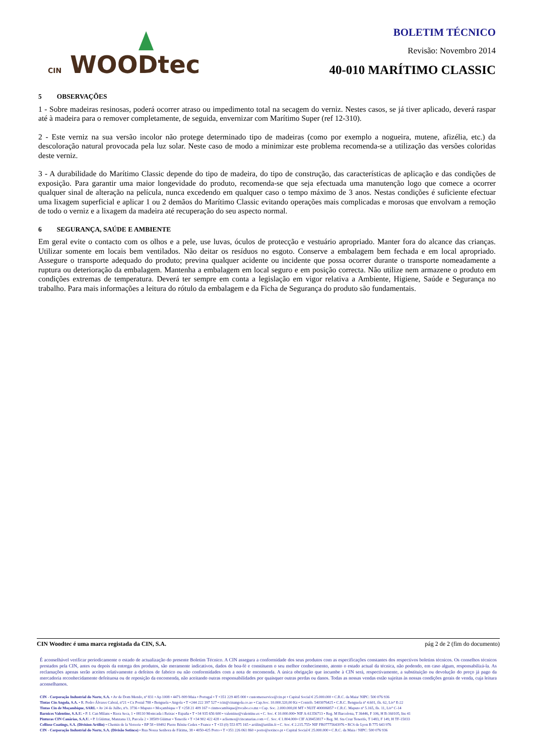CIN WOODtec
BOLETIM TÉCNICO
Revisão: Novembro 2014
40-010 MARÍTIMO CLASSIC
5 OBSERVAÇÕES
1 - Sobre madeiras resinosas, poderá ocorrer atraso ou impedimento total na secagem do verniz. Nestes casos, se já tiver aplicado, deverá raspar até à madeira para o remover completamente, de seguida, envernizar com Marítimo Super (ref 12-310).
2 - Este verniz na sua versão incolor não protege determinado tipo de madeiras (como por exemplo a nogueira, mutene, afizélia, etc.) da descoloração natural provocada pela luz solar. Neste caso de modo a minimizar este problema recomenda-se a utilização das versões coloridas deste verniz.
3 - A durabilidade do Marítimo Classic depende do tipo de madeira, do tipo de construção, das características de aplicação e das condições de exposição. Para garantir uma maior longevidade do produto, recomenda-se que seja efectuada uma manutenção logo que comece a ocorrer qualquer sinal de alteração na película, nunca excedendo em qualquer caso o tempo máximo de 3 anos. Nestas condições é suficiente efectuar uma lixagem superficial e aplicar 1 ou 2 demãos do Marítimo Classic evitando operações mais complicadas e morosas que envolvam a remoção de todo o verniz e a lixagem da madeira até recuperação do seu aspecto normal.
6 SEGURANÇA, SAÚDE E AMBIENTE
Em geral evite o contacto com os olhos e a pele, use luvas, óculos de protecção e vestuário apropriado. Manter fora do alcance das crianças. Utilizar somente em locais bem ventilados. Não deitar os resíduos no esgoto. Conserve a embalagem bem fechada e em local apropriado. Assegure o transporte adequado do produto; previna qualquer acidente ou incidente que possa ocorrer durante o transporte nomeadamente a ruptura ou deterioração da embalagem. Mantenha a embalagem em local seguro e em posição correcta. Não utilize nem armazene o produto em condições extremas de temperatura. Deverá ter sempre em conta a legislação em vigor relativa a Ambiente, Higiene, Saúde e Segurança no trabalho. Para mais informações a leitura do rótulo da embalagem e da Ficha de Segurança do produto são fundamentais.
CIN Woodtec é uma marca registada da CIN, S.A. pág 2 de 2 (fim do documento)
É aconselhável verificar periodicamente o estado de actualização do presente Boletim Técnico. A CIN assegura a conformidade dos seus produtos com as especificações constantes dos respectivos boletins técnicos. Os conselhos técnicos prestados pela CIN, antes ou depois da entrega dos produtos, são meramente indicativos, dados de boa-fé e constituem o seu melhor conhecimento, atento o estado actual da técnica, não podendo, em caso algum, responsabilizá-la. As reclamações apenas serão aceites relativamente a defeitos de fabrico ou não conformidades com a nota de encomenda. A única obrigação que incumbe à CIN será, respectivamente, a substituição ou devolução do preço já pago da mercadoria reconhecidamente defeituosa ou de reposição da encomenda, não aceitando outras responsabilidades por quaisquer outras perdas ou danos. Todas as nossas vendas estão sujeitas às nossas condições gerais de venda, cuja leitura aconselhamos.
CIN - Corporação Industrial do Norte, S.A. • Av de Dom Mendo, nº 831 • Ap 1008 • 4471-909 Maia • Portugal • T +351 229 405 000 • customerservice@cin.pt • Capital Social € 25.000.000 • C.R.C. da Maia/ NIPC: 500 076 936
Tintas Cin Angola, S.A. • R. Pedro Álvares Cabral, nº21 • Cx Postal 788 • Benguela • Angola • T +244 222 397 527 • tcin@cinangola.co.ao • Cap.Soc. 10.000.320,00 Kz • Contrib. 5403076425 • C.R.C. Benguela nº 4.601, fls. 62, Livº E-22
Tintas Cin de Moçambique, SARL • Av 24 de Julho, nºs. 3736 • Maputo • Moçambique • T +258 21 409 167 • cinmocambique@tvcabo.co.mz • Cap. Soc. 2.000.000,00 MT • NUIT 400006857 • C.R.C. Maputo nº 5.165, fls. 11, Livº C-14
Barnices Valentine, S.A.U. • P. I. Can Milans • Riera Seca, 1 • 08110 Montcada i Reixac • España • T +34 935 656 600 • valentine@valentine.es • C. Soc. € 10.000.000• NIF A-61356713 • Reg. M Barcelona, T 36446, F 106, H B-160105, Ins 41
Pinturas CIN Canárias, S.A.U. • P. I.Güimar, Manzana 13, Parcela 2 • 38509 Güimar • Tenerife • T +34 902 422 428 • aclientes@cincanarias.com • C. Soc. € 1.804.000• CIF A38453817 • Reg. M. Sta Cruz Tenerife, T 1483, F 149, H TF-15033
Celliose Coatings, S.A. (Division Artilin) • Chemin de la Verrerie • BP 58 • 69492 Pierre Bénite Cedex • France • T +33 (0) 553 875 165 • artilin@artilin.fr • C. Soc. € 2.215.755• NIF FR07775643976 • RCS de Lyon B 775 643 976
CIN - Corporação Industrial do Norte, S.A. (Divisão Sotinco) • Rua Nossa Senhora de Fátima, 38 • 4050-425 Porto • T +351 226 061 860 • porto@sotinco.pt • Capital Social € 25.000.000 • C.R.C. da Maia / NIPC: 500 076 936